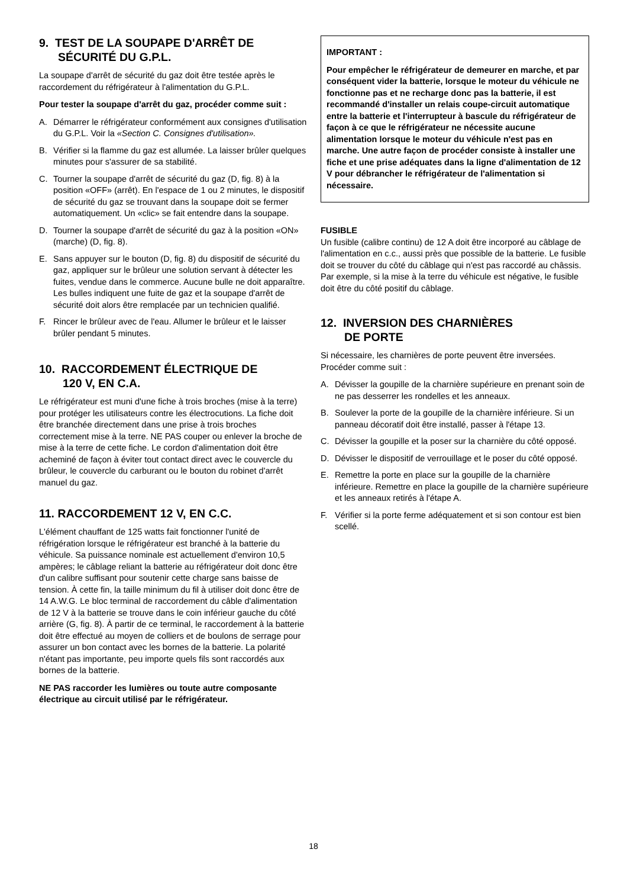9. TEST DE LA SOUPAPE D'ARRÊT DE
SÉCURITÉ DU G.P.L.
La soupape d'arrêt de sécurité du gaz doit être testée après le raccordement du réfrigérateur à l'alimentation du G.P.L.
Pour tester la soupape d'arrêt du gaz, procéder comme suit :
A. Démarrer le réfrigérateur conformément aux consignes d'utilisation du G.P.L. Voir la «Section C. Consignes d'utilisation».
B. Vérifier si la flamme du gaz est allumée. La laisser brûler quelques minutes pour s'assurer de sa stabilité.
C. Tourner la soupape d'arrêt de sécurité du gaz (D, fig. 8) à la position «OFF» (arrêt). En l'espace de 1 ou 2 minutes, le dispositif de sécurité du gaz se trouvant dans la soupape doit se fermer automatiquement. Un «clic» se fait entendre dans la soupape.
D. Tourner la soupape d'arrêt de sécurité du gaz à la position «ON» (marche) (D, fig. 8).
E. Sans appuyer sur le bouton (D, fig. 8) du dispositif de sécurité du gaz, appliquer sur le brûleur une solution servant à détecter les fuites, vendue dans le commerce. Aucune bulle ne doit apparaître. Les bulles indiquent une fuite de gaz et la soupape d'arrêt de sécurité doit alors être remplacée par un technicien qualifié.
F. Rincer le brûleur avec de l'eau. Allumer le brûleur et le laisser brûler pendant 5 minutes.
10. RACCORDEMENT ÉLECTRIQUE DE
120 V, EN C.A.
Le réfrigérateur est muni d'une fiche à trois broches (mise à la terre) pour protéger les utilisateurs contre les électrocutions. La fiche doit être branchée directement dans une prise à trois broches correctement mise à la terre. NE PAS couper ou enlever la broche de mise à la terre de cette fiche. Le cordon d'alimentation doit être acheminé de façon à éviter tout contact direct avec le couvercle du brûleur, le couvercle du carburant ou le bouton du robinet d'arrêt manuel du gaz.
11. RACCORDEMENT 12 V, EN C.C.
L'élément chauffant de 125 watts fait fonctionner l'unité de réfrigération lorsque le réfrigérateur est branché à la batterie du véhicule. Sa puissance nominale est actuellement d'environ 10,5 ampères; le câblage reliant la batterie au réfrigérateur doit donc être d'un calibre suffisant pour soutenir cette charge sans baisse de tension. À cette fin, la taille minimum du fil à utiliser doit donc être de 14 A.W.G. Le bloc terminal de raccordement du câble d'alimentation de 12 V à la batterie se trouve dans le coin inférieur gauche du côté arrière (G, fig. 8). À partir de ce terminal, le raccordement à la batterie doit être effectué au moyen de colliers et de boulons de serrage pour assurer un bon contact avec les bornes de la batterie. La polarité n'étant pas importante, peu importe quels fils sont raccordés aux bornes de la batterie.
NE PAS raccorder les lumières ou toute autre composante électrique au circuit utilisé par le réfrigérateur.
IMPORTANT :
Pour empêcher le réfrigérateur de demeurer en marche, et par conséquent vider la batterie, lorsque le moteur du véhicule ne fonctionne pas et ne recharge donc pas la batterie, il est recommandé d'installer un relais coupe-circuit automatique entre la batterie et l'interrupteur à bascule du réfrigérateur de façon à ce que le réfrigérateur ne nécessite aucune alimentation lorsque le moteur du véhicule n'est pas en marche. Une autre façon de procéder consiste à installer une fiche et une prise adéquates dans la ligne d'alimentation de 12 V pour débrancher le réfrigérateur de l'alimentation si nécessaire.
FUSIBLE
Un fusible (calibre continu) de 12 A doit être incorporé au câblage de l'alimentation en c.c., aussi près que possible de la batterie. Le fusible doit se trouver du côté du câblage qui n'est pas raccordé au châssis. Par exemple, si la mise à la terre du véhicule est négative, le fusible doit être du côté positif du câblage.
12. INVERSION DES CHARNIÈRES
DE PORTE
Si nécessaire, les charnières de porte peuvent être inversées. Procéder comme suit :
A. Dévisser la goupille de la charnière supérieure en prenant soin de ne pas desserrer les rondelles et les anneaux.
B. Soulever la porte de la goupille de la charnière inférieure. Si un panneau décoratif doit être installé, passer à l'étape 13.
C. Dévisser la goupille et la poser sur la charnière du côté opposé.
D. Dévisser le dispositif de verrouillage et le poser du côté opposé.
E. Remettre la porte en place sur la goupille de la charnière inférieure. Remettre en place la goupille de la charnière supérieure et les anneaux retirés à l'étape A.
F. Vérifier si la porte ferme adéquatement et si son contour est bien scellé.
18